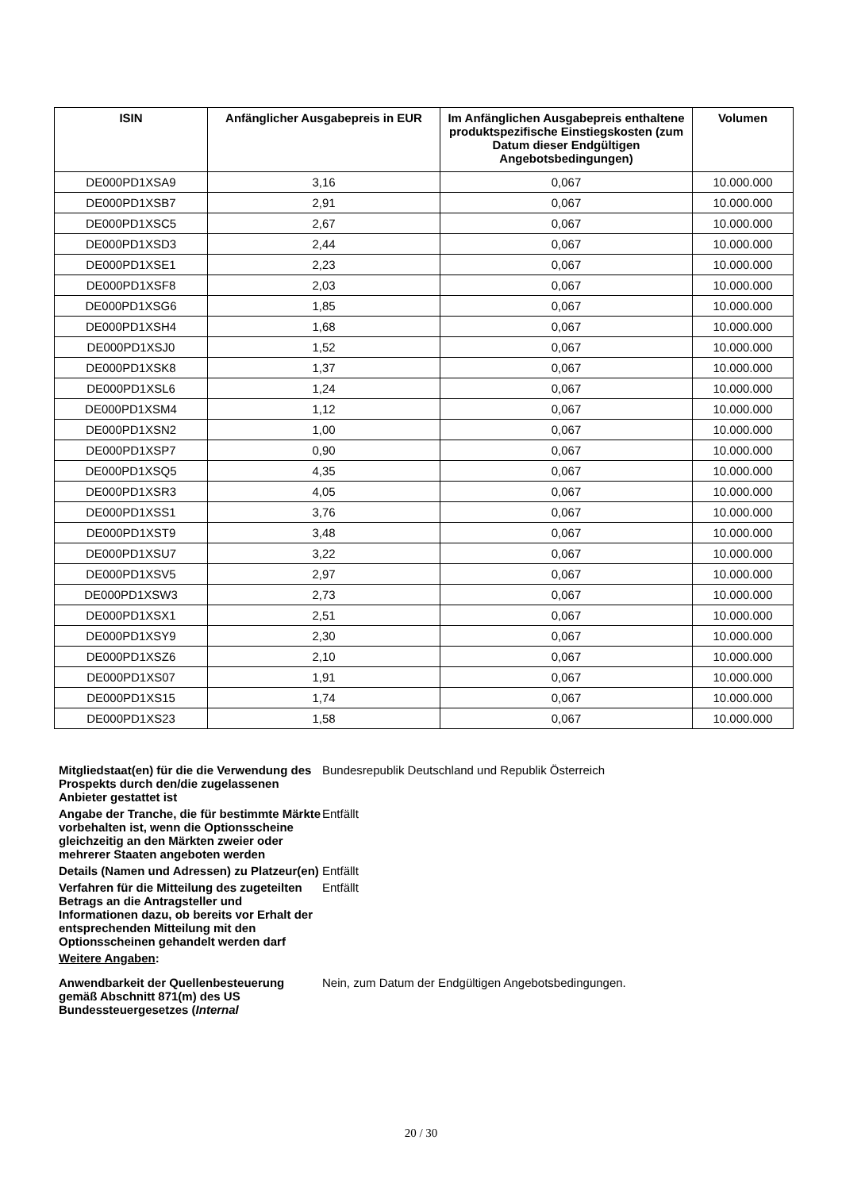| ISIN | Anfänglicher Ausgabepreis in EUR | Im Anfänglichen Ausgabepreis enthaltene produktspezifische Einstiegskosten (zum Datum dieser Endgültigen Angebotsbedingungen) | Volumen |
| --- | --- | --- | --- |
| DE000PD1XSA9 | 3,16 | 0,067 | 10.000.000 |
| DE000PD1XSB7 | 2,91 | 0,067 | 10.000.000 |
| DE000PD1XSC5 | 2,67 | 0,067 | 10.000.000 |
| DE000PD1XSD3 | 2,44 | 0,067 | 10.000.000 |
| DE000PD1XSE1 | 2,23 | 0,067 | 10.000.000 |
| DE000PD1XSF8 | 2,03 | 0,067 | 10.000.000 |
| DE000PD1XSG6 | 1,85 | 0,067 | 10.000.000 |
| DE000PD1XSH4 | 1,68 | 0,067 | 10.000.000 |
| DE000PD1XSJ0 | 1,52 | 0,067 | 10.000.000 |
| DE000PD1XSK8 | 1,37 | 0,067 | 10.000.000 |
| DE000PD1XSL6 | 1,24 | 0,067 | 10.000.000 |
| DE000PD1XSM4 | 1,12 | 0,067 | 10.000.000 |
| DE000PD1XSN2 | 1,00 | 0,067 | 10.000.000 |
| DE000PD1XSP7 | 0,90 | 0,067 | 10.000.000 |
| DE000PD1XSQ5 | 4,35 | 0,067 | 10.000.000 |
| DE000PD1XSR3 | 4,05 | 0,067 | 10.000.000 |
| DE000PD1XSS1 | 3,76 | 0,067 | 10.000.000 |
| DE000PD1XST9 | 3,48 | 0,067 | 10.000.000 |
| DE000PD1XSU7 | 3,22 | 0,067 | 10.000.000 |
| DE000PD1XSV5 | 2,97 | 0,067 | 10.000.000 |
| DE000PD1XSW3 | 2,73 | 0,067 | 10.000.000 |
| DE000PD1XSX1 | 2,51 | 0,067 | 10.000.000 |
| DE000PD1XSY9 | 2,30 | 0,067 | 10.000.000 |
| DE000PD1XSZ6 | 2,10 | 0,067 | 10.000.000 |
| DE000PD1XS07 | 1,91 | 0,067 | 10.000.000 |
| DE000PD1XS15 | 1,74 | 0,067 | 10.000.000 |
| DE000PD1XS23 | 1,58 | 0,067 | 10.000.000 |
| Mitgliedstaat(en) für die die Verwendung des Prospekts durch den/die zugelassenen Anbieter gestattet ist | Bundesrepublik Deutschland und Republik Österreich |
| Angabe der Tranche, die für bestimmte Märkte vorbehalten ist, wenn die Optionsscheine gleichzeitig an den Märkten zweier oder mehrerer Staaten angeboten werden | Entfällt |
| Details (Namen und Adressen) zu Platzeur(en) | Entfällt |
| Verfahren für die Mitteilung des zugeteilten Betrags an die Antragsteller und Informationen dazu, ob bereits vor Erhalt der entsprechenden Mitteilung mit den Optionsscheinen gehandelt werden darf | Entfällt |
| Weitere Angaben : | |
| Anwendbarkeit der Quellenbesteuerung gemäß Abschnitt 871(m) des US Bundessteuergesetzes ( Internal | Nein, zum Datum der Endgültigen Angebotsbedingungen. |
20 / 30